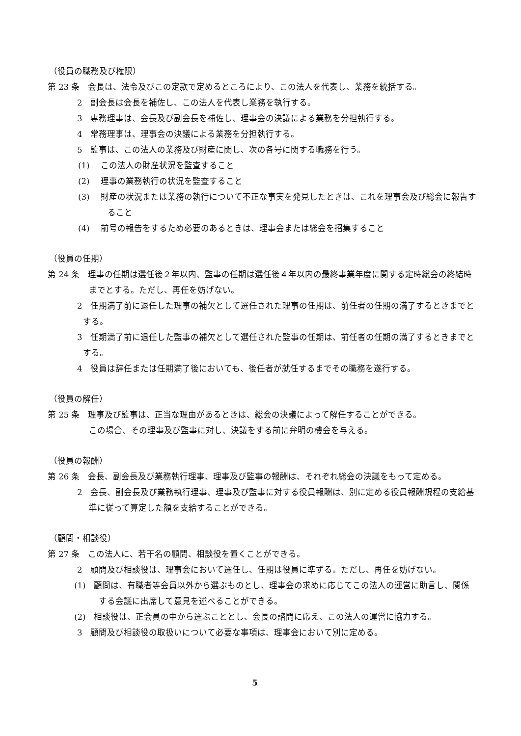（役員の職務及び権限）
第 23 条　会長は、法令及びこの定款で定めるところにより、この法人を代表し、業務を統括する。
2　副会長は会長を補佐し、この法人を代表し業務を執行する。
3　専務理事は、会長及び副会長を補佐し、理事会の決議による業務を分担執行する。
4　常務理事は、理事会の決議による業務を分担執行する。
5　監事は、この法人の業務及び財産に関し、次の各号に関する職務を行う。
(1)　 この法人の財産状況を監査すること
(2)　 理事の業務執行の状況を監査すること
(3)　 財産の状況または業務の執行について不正な事実を発見したときは、これを理事会及び総会に報告すること
(4)　 前号の報告をするため必要のあるときは、理事会または総会を招集すること
（役員の任期）
第 24 条　理事の任期は選任後２年以内、監事の任期は選任後４年以内の最終事業年度に関する定時総会の終結時までとする。ただし、再任を妨げない。
2　任期満了前に退任した理事の補欠として選任された理事の任期は、前任者の任期の満了するときまでとする。
3　任期満了前に退任した監事の補欠として選任された監事の任期は、前任者の任期の満了するときまでとする。
4　役員は辞任または任期満了後においても、後任者が就任するまでその職務を遂行する。
（役員の解任）
第 25 条　理事及び監事は、正当な理由があるときは、総会の決議によって解任することができる。
この場合、その理事及び監事に対し、決議をする前に弁明の機会を与える。
（役員の報酬）
第 26 条　会長、副会長及び業務執行理事、理事及び監事の報酬は、それぞれ総会の決議をもって定める。
2　会長、副会長及び業務執行理事、理事及び監事に対する役員報酬は、別に定める役員報酬規程の支給基準に従って算定した額を支給することができる。
（顧問・相談役）
第 27 条　この法人に、若干名の顧問、相談役を置くことができる。
2　顧問及び相談役は、理事会において選任し、任期は役員に準ずる。ただし、再任を妨げない。
(1)　顧問は、有職者等会員以外から選ぶものとし、理事会の求めに応じてこの法人の運営に助言し、関係する会議に出席して意見を述べることができる。
(2)　相談役は、正会員の中から選ぶこととし、会長の諮問に応え、この法人の運営に協力する。
3　顧問及び相談役の取扱いについて必要な事項は、理事会において別に定める。
5